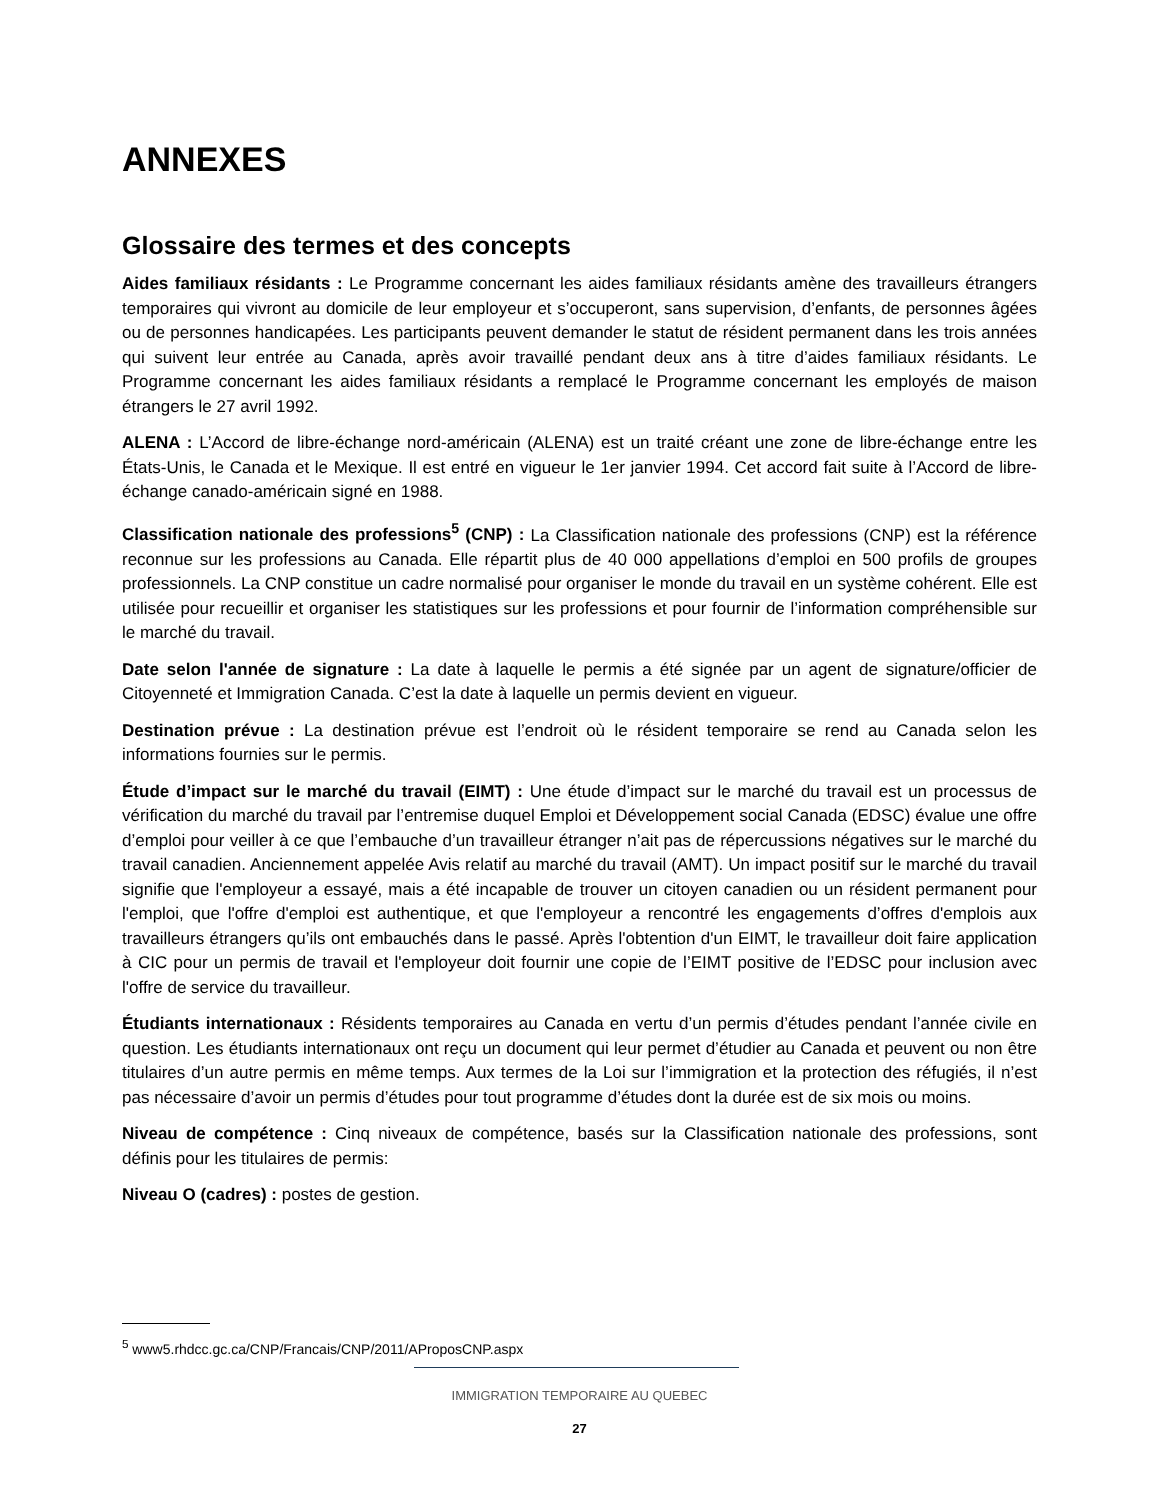ANNEXES
Glossaire des termes et des concepts
Aides familiaux résidants : Le Programme concernant les aides familiaux résidants amène des travailleurs étrangers temporaires qui vivront au domicile de leur employeur et s’occuperont, sans supervision, d’enfants, de personnes âgées ou de personnes handicapées. Les participants peuvent demander le statut de résident permanent dans les trois années qui suivent leur entrée au Canada, après avoir travaillé pendant deux ans à titre d’aides familiaux résidants. Le Programme concernant les aides familiaux résidants a remplacé le Programme concernant les employés de maison étrangers le 27 avril 1992.
ALENA : L’Accord de libre-échange nord-américain (ALENA) est un traité créant une zone de libre-échange entre les États-Unis, le Canada et le Mexique. Il est entré en vigueur le 1er janvier 1994. Cet accord fait suite à l’Accord de libre-échange canado-américain signé en 1988.
Classification nationale des professions<sup>5</sup> (CNP) : La Classification nationale des professions (CNP) est la référence reconnue sur les professions au Canada. Elle répartit plus de 40 000 appellations d’emploi en 500 profils de groupes professionnels. La CNP constitue un cadre normalisé pour organiser le monde du travail en un système cohérent. Elle est utilisée pour recueillir et organiser les statistiques sur les professions et pour fournir de l’information compréhensible sur le marché du travail.
Date selon l'année de signature : La date à laquelle le permis a été signée par un agent de signature/officier de Citoyenneté et Immigration Canada. C’est la date à laquelle un permis devient en vigueur.
Destination prévue : La destination prévue est l’endroit où le résident temporaire se rend au Canada selon les informations fournies sur le permis.
Étude d’impact sur le marché du travail (EIMT) : Une étude d’impact sur le marché du travail est un processus de vérification du marché du travail par l’entremise duquel Emploi et Développement social Canada (EDSC) évalue une offre d’emploi pour veiller à ce que l’embauche d’un travailleur étranger n’ait pas de répercussions négatives sur le marché du travail canadien. Anciennement appelée Avis relatif au marché du travail (AMT). Un impact positif sur le marché du travail signifie que l'employeur a essayé, mais a été incapable de trouver un citoyen canadien ou un résident permanent pour l'emploi, que l'offre d'emploi est authentique, et que l'employeur a rencontré les engagements d’offres d'emplois aux travailleurs étrangers qu’ils ont embauchés dans le passé. Après l'obtention d'un EIMT, le travailleur doit faire application à CIC pour un permis de travail et l'employeur doit fournir une copie de l’EIMT positive de l’EDSC pour inclusion avec l'offre de service du travailleur.
Étudiants internationaux : Résidents temporaires au Canada en vertu d’un permis d’études pendant l’année civile en question. Les étudiants internationaux ont reçu un document qui leur permet d’étudier au Canada et peuvent ou non être titulaires d’un autre permis en même temps. Aux termes de la Loi sur l’immigration et la protection des réfugiés, il n’est pas nécessaire d’avoir un permis d’études pour tout programme d’études dont la durée est de six mois ou moins.
Niveau de compétence : Cinq niveaux de compétence, basés sur la Classification nationale des professions, sont définis pour les titulaires de permis:
Niveau O (cadres) : postes de gestion.
<sup>5</sup> www5.rhdcc.gc.ca/CNP/Francais/CNP/2011/AProposCNP.aspx
IMMIGRATION TEMPORAIRE AU QUEBEC
27